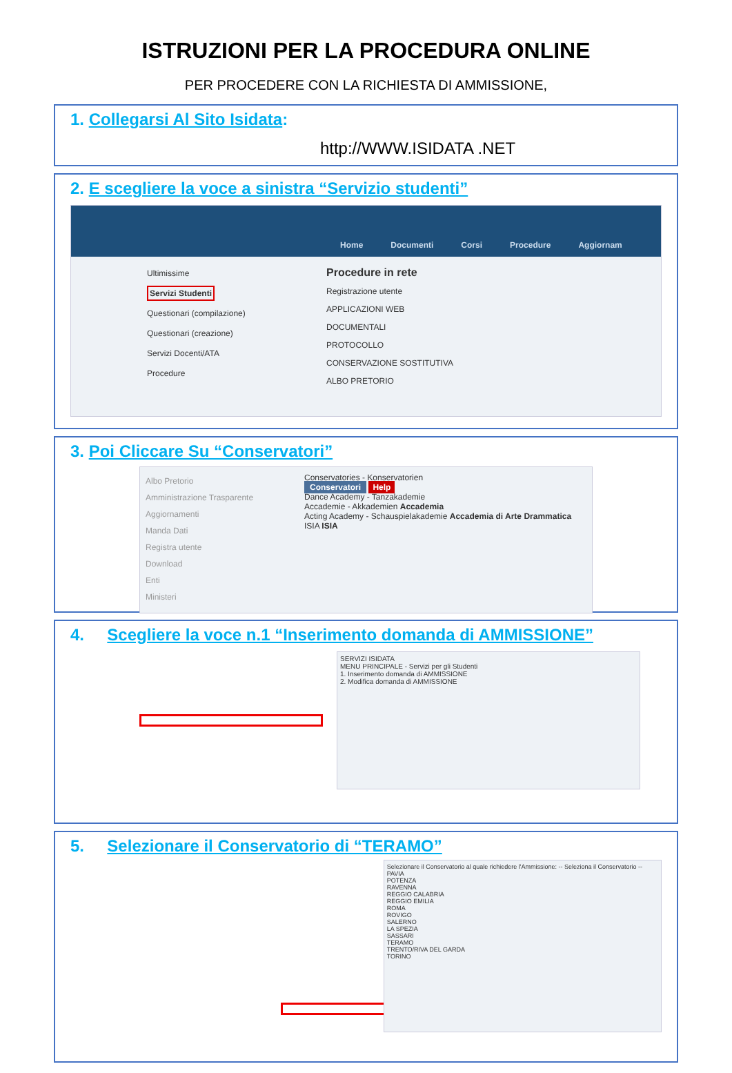ISTRUZIONI PER LA PROCEDURA ONLINE
PER PROCEDERE CON LA RICHIESTA DI AMMISSIONE,
1. Collegarsi Al Sito Isidata:
http://WWW.ISIDATA .NET
2. E scegliere la voce a sinistra “Servizio studenti”
Home Documenti Corsi Procedure Aggiornam
Ultimissime
Servizi Studenti
Questionari (compilazione)
Questionari (creazione)
Servizi Docenti/ATA
Procedure
Procedure in rete
Registrazione utente
APPLICAZIONI WEB
DOCUMENTALI
PROTOCOLLO
CONSERVAZIONE SOSTITUTIVA
ALBO PRETORIO
3. Poi Cliccare Su “Conservatori”
Albo Pretorio
Amministrazione Trasparente
Aggiornamenti
Manda Dati
Registra utente
Download
Enti
Ministeri
Conservatories - Konservatorien
Conservatori Help
Dance Academy - Tanzakademie
Accademie - Akkademien Accademia
Acting Academy - Schauspielakademie Accademia di Arte Drammatica
ISIA ISIA
4. Scegliere la voce n.1 “Inserimento domanda di AMMISSIONE”
SERVIZI ISIDATA
MENU PRINCIPALE - Servizi per gli Studenti
1. Inserimento domanda di AMMISSIONE
2. Modifica domanda di AMMISSIONE
5. Selezionare il Conservatorio di “TERAMO”
Selezionare il Conservatorio al quale richiedere l'Ammissione: -- Seleziona il Conservatorio --
PAVIA
POTENZA
RAVENNA
REGGIO CALABRIA
REGGIO EMILIA
ROMA
ROVIGO
SALERNO
LA SPEZIA
SASSARI
TERAMO
TRENTO/RIVA DEL GARDA
TORINO